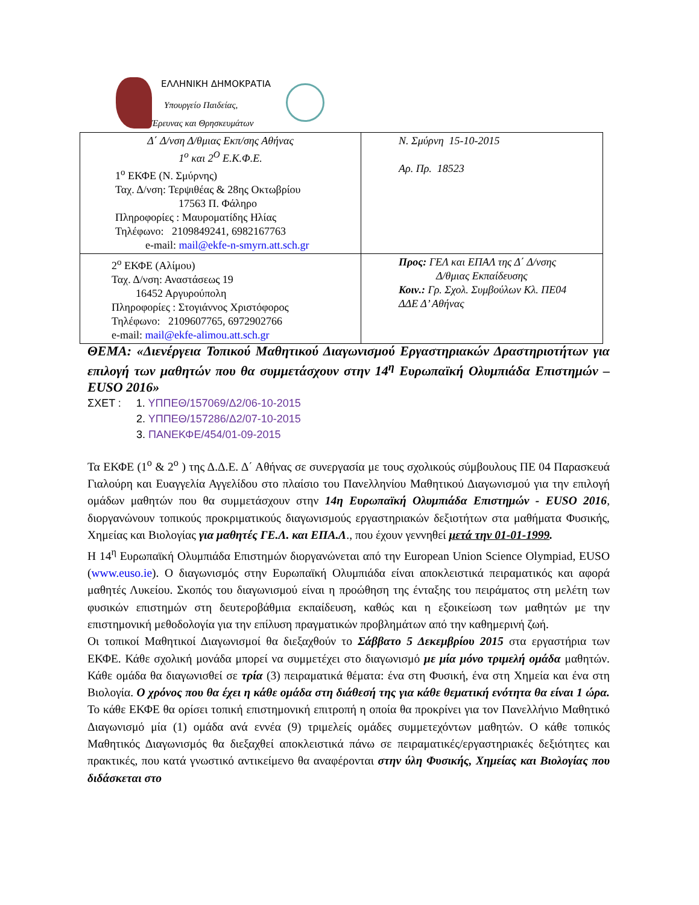ΕΛΛΗΝΙΚΗ ΔΗΜΟΚΡΑΤΙΑ
Υπουργείο Παιδείας,
Έρευνας και Θρησκευμάτων
| Δ΄ Δ/νση Δ/θμιας Εκπ/σης Αθήνας 1<sup>ο</sup> και 2<sup>Ο</sup> Ε.Κ.Φ.Ε. 1<sup>ο</sup> ΕΚΦΕ (Ν. Σμύρνης) Ταχ. Δ/νση: Τερψιθέας & 28ης Οκτωβρίου 17563 Π. Φάληρο Πληροφορίες : Μαυροματίδης Ηλίας Τηλέφωνο: 2109849241, 6982167763 e-mail: mail@ekfe-n-smyrn.att.sch.gr | Ν. Σμύρνη 15-10-2015 Αρ. Πρ. 18523 |
| 2<sup>ο</sup> ΕΚΦΕ (Αλίμου) Ταχ. Δ/νση: Αναστάσεως 19 16452 Αργυρούπολη Πληροφορίες : Στογιάννος Χριστόφορος Τηλέφωνο: 2109607765, 6972902766 e-mail: mail@ekfe-alimou.att.sch.gr | Προς: ΓΕΛ και ΕΠΑΛ της Δ΄ Δ/νσης Δ/θμιας Εκπαίδευσης Κοιν.: Γρ. Σχολ. Συμβούλων Κλ. ΠΕ04 ΔΔΕ Δ’ Αθήνας |
ΘΕΜΑ: «Διενέργεια Τοπικού Μαθητικού Διαγωνισμού Εργαστηριακών Δραστηριοτήτων για επιλογή των μαθητών που θα συμμετάσχουν στην 14<sup>η</sup> Ευρωπαϊκή Ολυμπιάδα Επιστημών – EUSO 2016»
ΣΧΕΤ : 1. ΥΠΠΕΘ/157069/Δ2/06-10-2015
2. ΥΠΠΕΘ/157286/Δ2/07-10-2015
3. ΠΑΝΕΚΦΕ/454/01-09-2015
Τα ΕΚΦΕ (1<sup>ο</sup> & 2<sup>ο</sup> ) της Δ.Δ.Ε. Δ΄ Αθήνας σε συνεργασία με τους σχολικούς σύμβουλους ΠΕ 04 Παρασκευά Γιαλούρη και Ευαγγελία Αγγελίδου στο πλαίσιο του Πανελληνίου Μαθητικού Διαγωνισμού για την επιλογή ομάδων μαθητών που θα συμμετάσχουν στην 14η Ευρωπαϊκή Ολυμπιάδα Επιστημών - EUSO 2016, διοργανώνουν τοπικούς προκριματικούς διαγωνισμούς εργαστηριακών δεξιοτήτων στα μαθήματα Φυσικής, Χημείας και Βιολογίας για μαθητές ΓΕ.Λ. και ΕΠΑ.Λ., που έχουν γεννηθεί μετά την 01-01-1999.
Η 14<sup>η</sup> Ευρωπαϊκή Ολυμπιάδα Επιστημών διοργανώνεται από την European Union Science Olympiad, EUSO (www.euso.ie). Ο διαγωνισμός στην Ευρωπαϊκή Ολυμπιάδα είναι αποκλειστικά πειραματικός και αφορά μαθητές Λυκείου. Σκοπός του διαγωνισμού είναι η προώθηση της ένταξης του πειράματος στη μελέτη των φυσικών επιστημών στη δευτεροβάθμια εκπαίδευση, καθώς και η εξοικείωση των μαθητών με την επιστημονική μεθοδολογία για την επίλυση πραγματικών προβλημάτων από την καθημερινή ζωή.
Οι τοπικοί Μαθητικοί Διαγωνισμοί θα διεξαχθούν το Σάββατο 5 Δεκεμβρίου 2015 στα εργαστήρια των ΕΚΦΕ. Κάθε σχολική μονάδα μπορεί να συμμετέχει στο διαγωνισμό με μία μόνο τριμελή ομάδα μαθητών. Κάθε ομάδα θα διαγωνισθεί σε τρία (3) πειραματικά θέματα: ένα στη Φυσική, ένα στη Χημεία και ένα στη Βιολογία. Ο χρόνος που θα έχει η κάθε ομάδα στη διάθεσή της για κάθε θεματική ενότητα θα είναι 1 ώρα. Το κάθε ΕΚΦΕ θα ορίσει τοπική επιστημονική επιτροπή η οποία θα προκρίνει για τον Πανελλήνιο Μαθητικό Διαγωνισμό μία (1) ομάδα ανά εννέα (9) τριμελείς ομάδες συμμετεχόντων μαθητών. Ο κάθε τοπικός Μαθητικός Διαγωνισμός θα διεξαχθεί αποκλειστικά πάνω σε πειραματικές/εργαστηριακές δεξιότητες και πρακτικές, που κατά γνωστικό αντικείμενο θα αναφέρονται στην ύλη Φυσικής, Χημείας και Βιολογίας που διδάσκεται στο